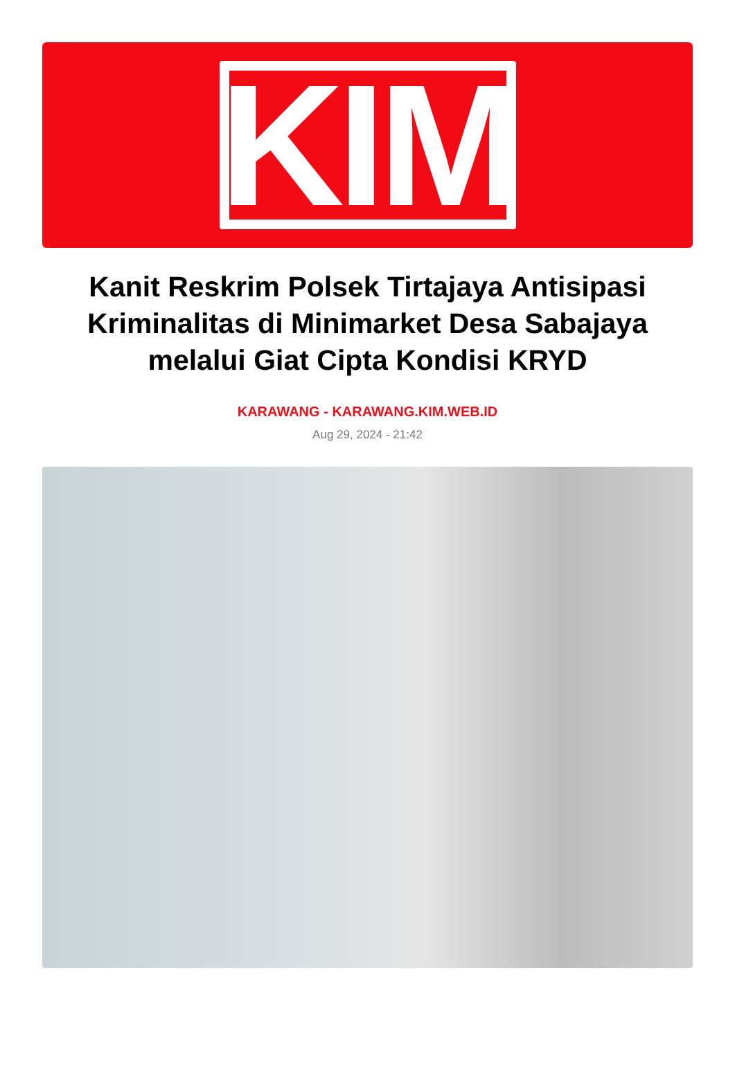KIM
Kanit Reskrim Polsek Tirtajaya Antisipasi Kriminalitas di Minimarket Desa Sabajaya melalui Giat Cipta Kondisi KRYD
KARAWANG - KARAWANG.KIM.WEB.ID
Aug 29, 2024 - 21:42